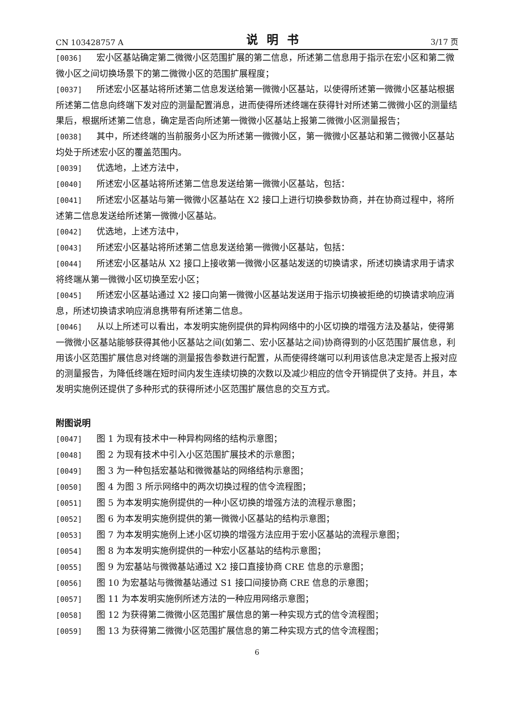CN 103428757 A 说明书 3/17 页
[0036] 宏小区基站确定第二微微小区范围扩展的第二信息，所述第二信息用于指示在宏小区和第二微微小区之间切换场景下的第二微微小区的范围扩展程度；
[0037] 所述宏小区基站将所述第二信息发送给第一微微小区基站，以使得所述第一微微小区基站根据所述第二信息向终端下发对应的测量配置消息，进而使得所述终端在获得针对所述第二微微小区的测量结果后，根据所述第二信息，确定是否向所述第一微微小区基站上报第二微微小区测量报告；
[0038] 其中，所述终端的当前服务小区为所述第一微微小区，第一微微小区基站和第二微微小区基站均处于所述宏小区的覆盖范围内。
[0039] 优选地，上述方法中，
[0040] 所述宏小区基站将所述第二信息发送给第一微微小区基站，包括：
[0041] 所述宏小区基站与第一微微小区基站在 X2 接口上进行切换参数协商，并在协商过程中，将所述第二信息发送给所述第一微微小区基站。
[0042] 优选地，上述方法中，
[0043] 所述宏小区基站将所述第二信息发送给第一微微小区基站，包括：
[0044] 所述宏小区基站从 X2 接口上接收第一微微小区基站发送的切换请求，所述切换请求用于请求将终端从第一微微小区切换至宏小区；
[0045] 所述宏小区基站通过 X2 接口向第一微微小区基站发送用于指示切换被拒绝的切换请求响应消息，所述切换请求响应消息携带有所述第二信息。
[0046] 从以上所述可以看出，本发明实施例提供的异构网络中的小区切换的增强方法及基站，使得第一微微小区基站能够获得其他小区基站之间(如第二、宏小区基站之间)协商得到的小区范围扩展信息，利用该小区范围扩展信息对终端的测量报告参数进行配置，从而使得终端可以利用该信息决定是否上报对应的测量报告，为降低终端在短时间内发生连续切换的次数以及减少相应的信令开销提供了支持。并且，本发明实施例还提供了多种形式的获得所述小区范围扩展信息的交互方式。
附图说明
[0047] 图 1 为现有技术中一种异构网络的结构示意图；
[0048] 图 2 为现有技术中引入小区范围扩展技术的示意图；
[0049] 图 3 为一种包括宏基站和微微基站的网络结构示意图；
[0050] 图 4 为图 3 所示网络中的两次切换过程的信令流程图；
[0051] 图 5 为本发明实施例提供的一种小区切换的增强方法的流程示意图；
[0052] 图 6 为本发明实施例提供的第一微微小区基站的结构示意图；
[0053] 图 7 为本发明实施例上述小区切换的增强方法应用于宏小区基站的流程示意图；
[0054] 图 8 为本发明实施例提供的一种宏小区基站的结构示意图；
[0055] 图 9 为宏基站与微微基站通过 X2 接口直接协商 CRE 信息的示意图；
[0056] 图 10 为宏基站与微微基站通过 S1 接口间接协商 CRE 信息的示意图；
[0057] 图 11 为本发明实施例所述方法的一种应用网络示意图；
[0058] 图 12 为获得第二微微小区范围扩展信息的第一种实现方式的信令流程图；
[0059] 图 13 为获得第二微微小区范围扩展信息的第二种实现方式的信令流程图；
6